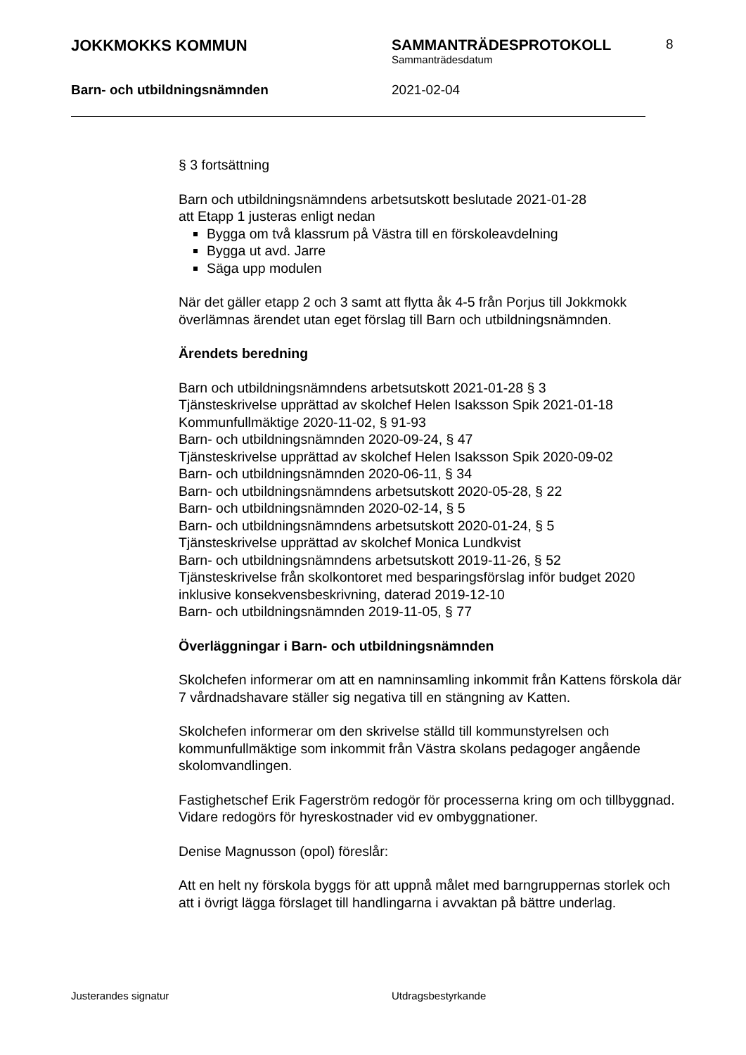JOKKMOKKS KOMMUN SAMMANTRÄDESPROTOKOLL
Sammanträdesdatum
8
Barn- och utbildningsnämnden 2021-02-04
§ 3 fortsättning
Barn och utbildningsnämndens arbetsutskott beslutade 2021-01-28
att Etapp 1 justeras enligt nedan
Bygga om två klassrum på Västra till en förskoleavdelning
Bygga ut avd. Jarre
Säga upp modulen
När det gäller etapp 2 och 3 samt att flytta åk 4-5 från Porjus till Jokkmokk överlämnas ärendet utan eget förslag till Barn och utbildningsnämnden.
Ärendets beredning
Barn och utbildningsnämndens arbetsutskott 2021-01-28 § 3
Tjänsteskrivelse upprättad av skolchef Helen Isaksson Spik 2021-01-18
Kommunfullmäktige 2020-11-02, § 91-93
Barn- och utbildningsnämnden 2020-09-24, § 47
Tjänsteskrivelse upprättad av skolchef Helen Isaksson Spik 2020-09-02
Barn- och utbildningsnämnden 2020-06-11, § 34
Barn- och utbildningsnämndens arbetsutskott 2020-05-28, § 22
Barn- och utbildningsnämnden 2020-02-14, § 5
Barn- och utbildningsnämndens arbetsutskott 2020-01-24, § 5
Tjänsteskrivelse upprättad av skolchef Monica Lundkvist
Barn- och utbildningsnämndens arbetsutskott 2019-11-26, § 52
Tjänsteskrivelse från skolkontoret med besparingsförslag inför budget 2020 inklusive konsekvensbeskrivning, daterad 2019-12-10
Barn- och utbildningsnämnden 2019-11-05, § 77
Överläggningar i Barn- och utbildningsnämnden
Skolchefen informerar om att en namninsamling inkommit från Kattens förskola där 7 vårdnadshavare ställer sig negativa till en stängning av Katten.
Skolchefen informerar om den skrivelse ställd till kommunstyrelsen och kommunfullmäktige som inkommit från Västra skolans pedagoger angående skolomvandlingen.
Fastighetschef Erik Fagerström redogör för processerna kring om och tillbyggnad. Vidare redogörs för hyreskostnader vid ev ombyggnationer.
Denise Magnusson (opol) föreslår:
Att en helt ny förskola byggs för att uppnå målet med barngruppernas storlek och att i övrigt lägga förslaget till handlingarna i avvaktan på bättre underlag.
Justerandes signatur Utdragsbestyrkande